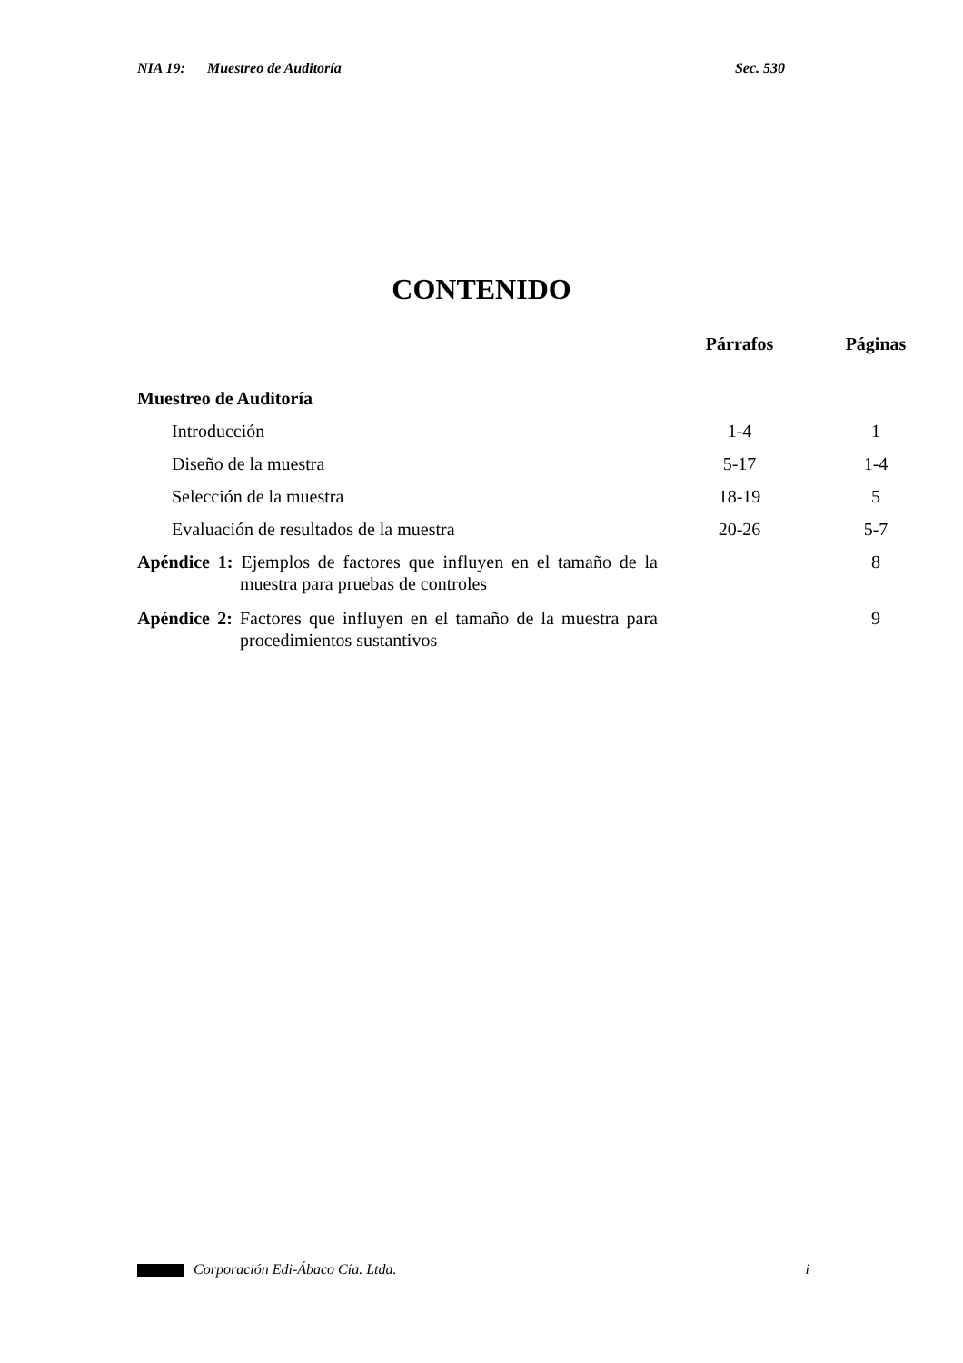NIA 19: Muestreo de Auditoría Sec. 530
CONTENIDO
| | Párrafos | Páginas |
| --- | --- | --- |
| Muestreo de Auditoría | | |
| Introducción | 1-4 | 1 |
| Diseño de la muestra | 5-17 | 1-4 |
| Selección de la muestra | 18-19 | 5 |
| Evaluación de resultados de la muestra | 20-26 | 5-7 |
| Apéndice 1: Ejemplos de factores que influyen en el tamaño de la muestra para pruebas de controles | | 8 |
| Apéndice 2: Factores que influyen en el tamaño de la muestra para procedimientos sustantivos | | 9 |
Corporación Edi-Ábaco Cía. Ltda. i